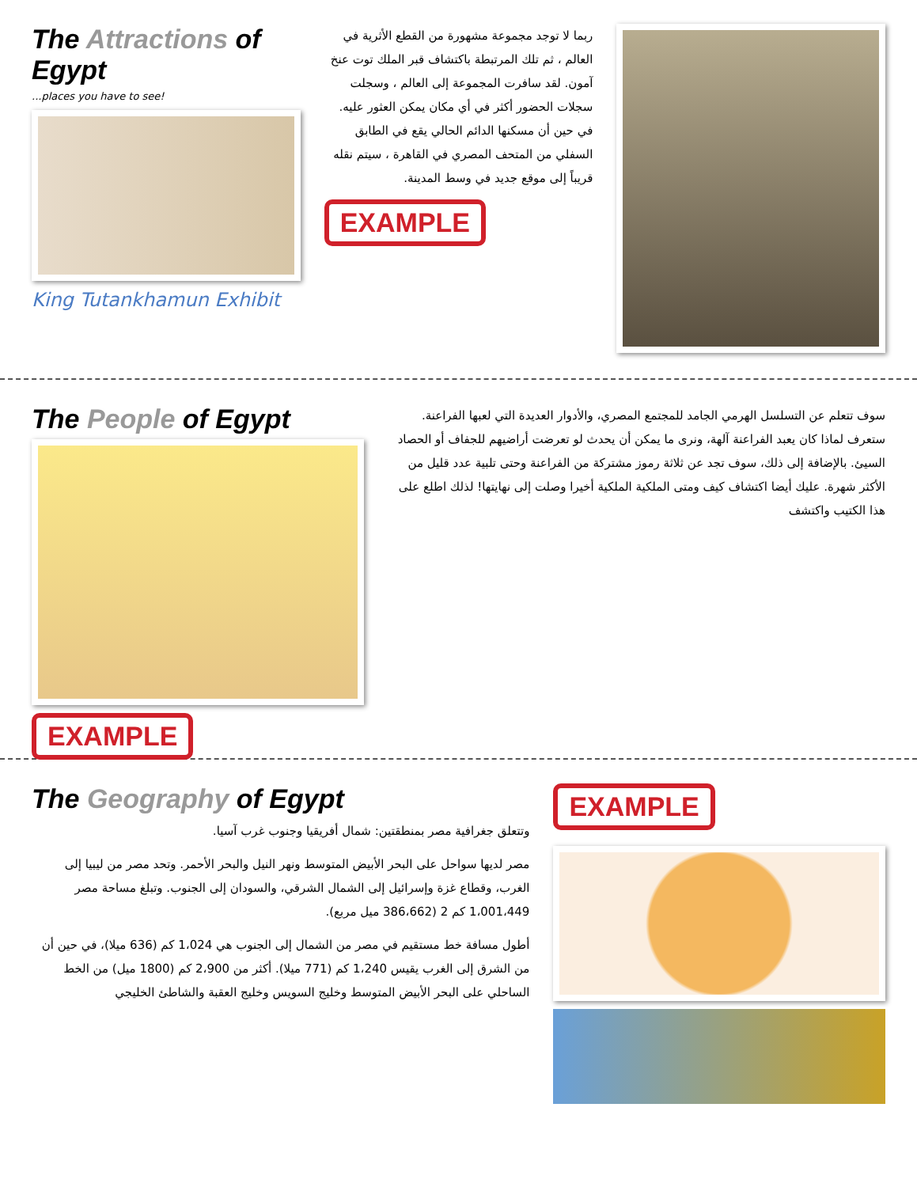The Attractions of Egypt
...places you have to see!
King Tutankhamun Exhibit
ربما لا توجد مجموعة مشهورة من القطع الأثرية في العالم ، ثم تلك المرتبطة باكتشاف قبر الملك توت عنخ آمون. لقد سافرت المجموعة إلى العالم ، وسجلت سجلات الحضور أكثر في أي مكان يمكن العثور عليه. في حين أن مسكنها الدائم الحالي يقع في الطابق السفلي من المتحف المصري في القاهرة ، سيتم نقله قريباً إلى موقع جديد في وسط المدينة.
EXAMPLE
The People of Egypt
EXAMPLE
سوف تتعلم عن التسلسل الهرمي الجامد للمجتمع المصري، والأدوار العديدة التي لعبها الفراعنة. ستعرف لماذا كان يعبد الفراعنة آلهة، ونرى ما يمكن أن يحدث لو تعرضت أراضيهم للجفاف أو الحصاد السيئ. بالإضافة إلى ذلك، سوف تجد عن ثلاثة رموز مشتركة من الفراعنة وحتى تلبية عدد قليل من الأكثر شهرة. عليك أيضا اكتشاف كيف ومتى الملكية الملكية أخيرا وصلت إلى نهايتها! لذلك اطلع على هذا الكتيب واكتشف
The Geography of Egypt
وتتعلق جغرافية مصر بمنطقتين: شمال أفريقيا وجنوب غرب آسيا.
مصر لديها سواحل على البحر الأبيض المتوسط ونهر النيل والبحر الأحمر. وتحد مصر من ليبيا إلى الغرب، وقطاع غزة وإسرائيل إلى الشمال الشرقي، والسودان إلى الجنوب. وتبلغ مساحة مصر 1،001،449 كم 2 (386،662 ميل مربع).
أطول مسافة خط مستقيم في مصر من الشمال إلى الجنوب هي 1،024 كم (636 ميلا)، في حين أن من الشرق إلى الغرب يقيس 1،240 كم (771 ميلا). أكثر من 2،900 كم (1800 ميل) من الخط الساحلي على البحر الأبيض المتوسط وخليج السويس وخليج العقبة والشاطئ الخليجي
EXAMPLE